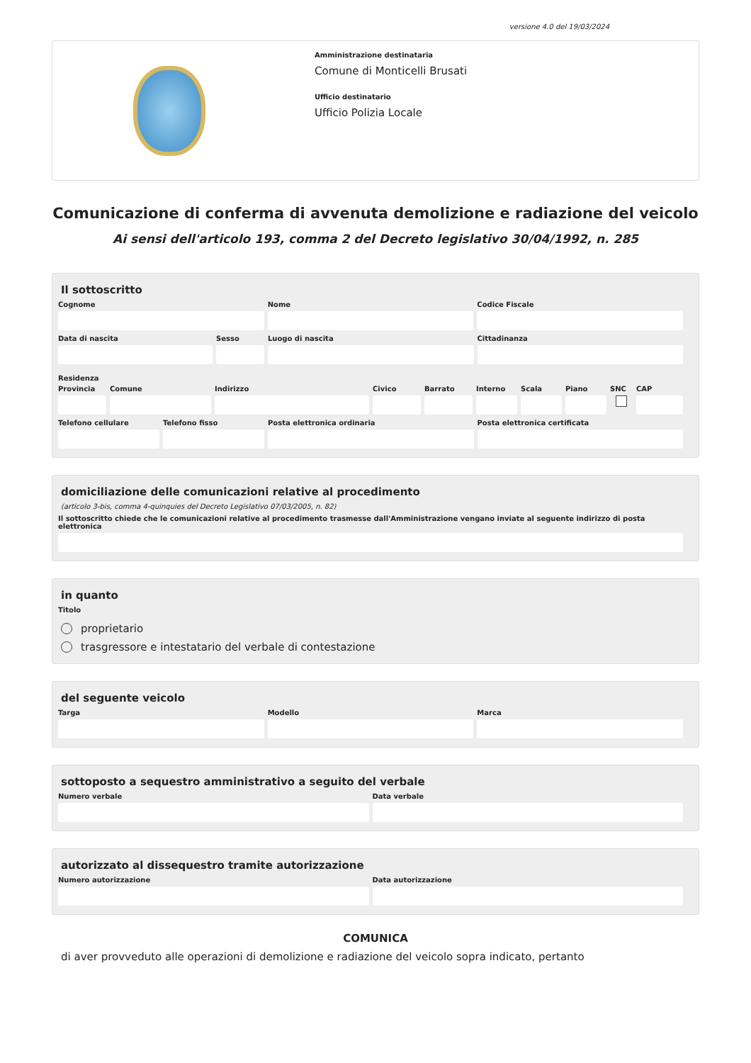versione 4.0 del 19/03/2024
Amministrazione destinataria
Comune di Monticelli Brusati
Ufficio destinatario
Ufficio Polizia Locale
Comunicazione di conferma di avvenuta demolizione e radiazione del veicolo
Ai sensi dell'articolo 193, comma 2 del Decreto legislativo 30/04/1992, n. 285
Il sottoscritto
Cognome Nome Codice Fiscale
Data di nascita Sesso Luogo di nascita Cittadinanza
Residenza
Provincia
Comune Indirizzo Civico Barrato Interno
Scala Piano SNC CAP
Telefono cellulare
Telefono fisso Posta elettronica ordinaria Posta elettronica certificata
domiciliazione delle comunicazioni relative al procedimento
(articolo 3-bis, comma 4-quinquies del Decreto Legislativo 07/03/2005, n. 82)
Il sottoscritto chiede che le comunicazioni relative al procedimento trasmesse dall'Amministrazione vengano inviate al seguente indirizzo di posta elettronica
in quanto
Titolo
proprietario
trasgressore e intestatario del verbale di contestazione
del seguente veicolo
Targa Modello Marca
sottoposto a sequestro amministrativo a seguito del verbale
Numero verbale Data verbale
autorizzato al dissequestro tramite autorizzazione
Numero autorizzazione Data autorizzazione
COMUNICA
di aver provveduto alle operazioni di demolizione e radiazione del veicolo sopra indicato, pertanto